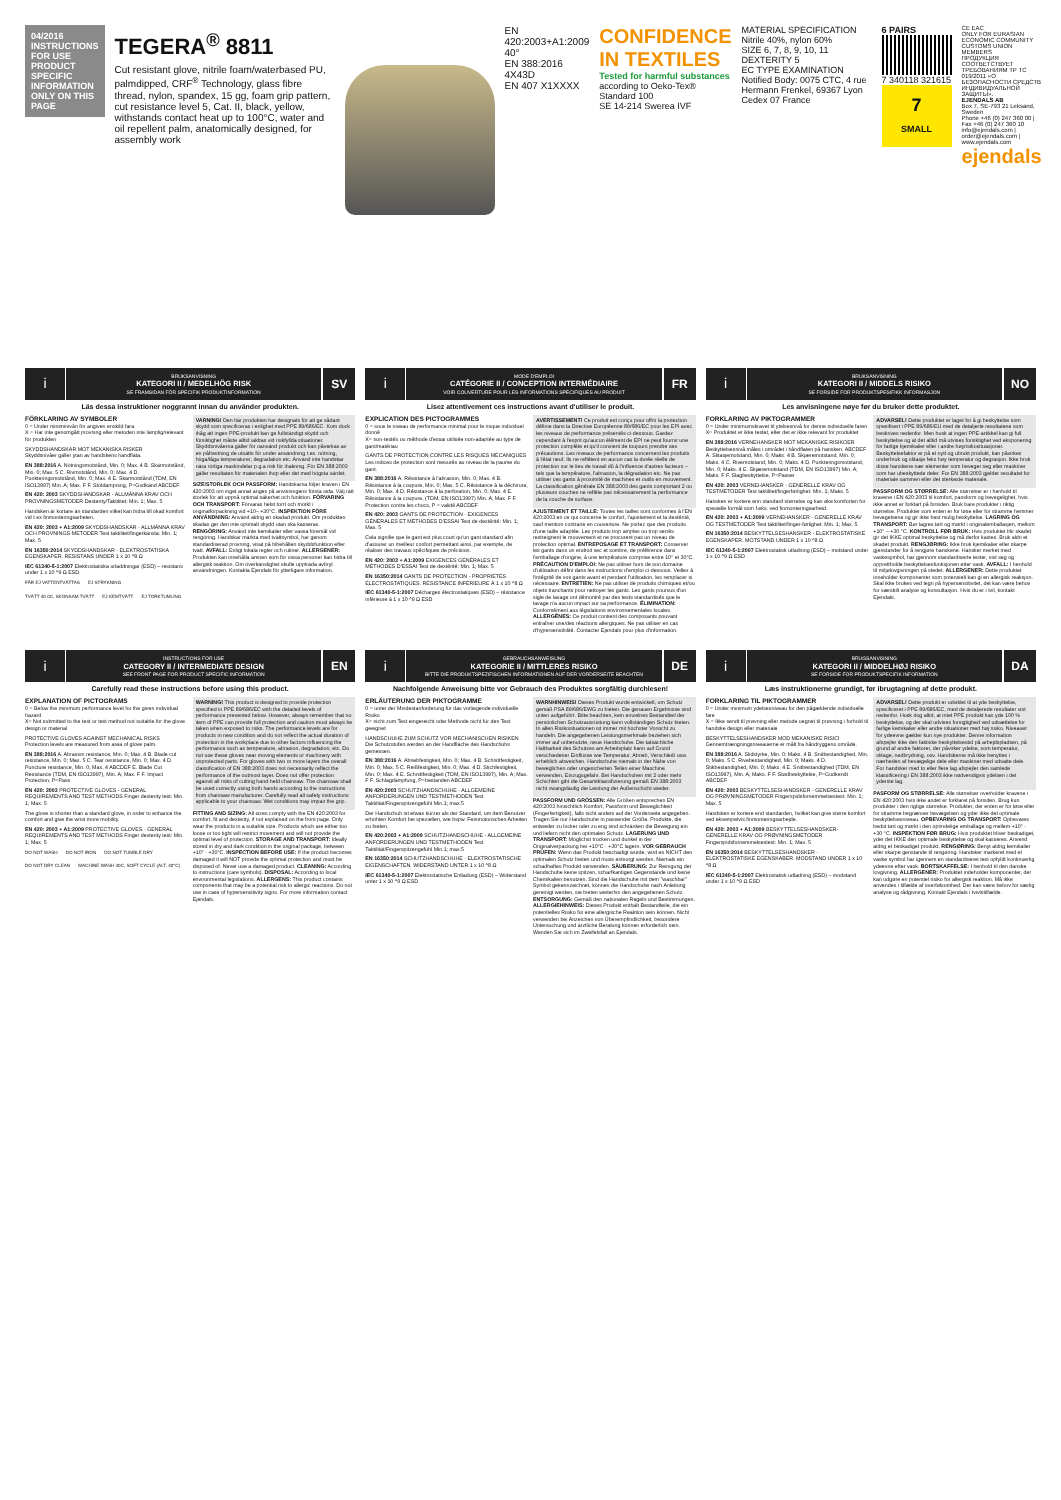04/2016
INSTRUCTIONS FOR USE
PRODUCT SPECIFIC INFORMATION ONLY ON THIS PAGE
TEGERA<sup>®</sup> 8811
Cut resistant glove, nitrile foam/waterbased PU, palmdipped, CRF<sup>®</sup> Technology, glass fibre thread, nylon, spandex, 15 gg, foam grip pattern, cut resistance level 5, Cat. II, black, yellow, withstands contact heat up to 100°C, water and oil repellent palm, anatomically designed, for assembly work
EN 420:2003+A1:2009
40°
EN 388:2016 4X43D
EN 407 X1XXXX
CONFIDENCE IN TEXTILES
Tested for harmful substances
according to Oeko-Tex® Standard 100
SE 14-214 Swerea IVF
MATERIAL SPECIFICATION Nitrile 40%, nylon 60%
SIZE 6, 7, 8, 9, 10, 11
DEXTERITY 5
EC TYPE EXAMINATION Notified Body: 0075 CTC, 4 rue Hermann Frenkel, 69367 Lyon Cedex 07 France
6 PAIRS
7 340118 321615
7
SMALL
CE EAC
ONLY FOR EURASIAN ECONOMIC COMMUNITY CUSTOMS UNION MEMBERS
ПРОДУКЦИЯ СООТВЕТСТВУЕТ ТРЕБОВАНИЯМ ТР ТС 019/2011 «О БЕЗОПАСНОСТИ СРЕДСТВ ИНДИВИДУАЛЬНОЙ ЗАЩИТЫ».
EJENDALS AB
Box 7, SE-793 21 Leksand, Sweden
Phone +46 (0) 247 360 00 | Fax +46 (0) 247 360 10
info@ejendals.com | order@ejendals.com | www.ejendals.com
ejendals
i
BRUKSANVISNING
KATEGORI II / MEDELHÖG RISK
SE FRAMSIDAN FÖR SPECIFIK PRODUKTINFORMATION
SV
Läs dessa instruktioner noggrannt innan du använder produkten.
FÖRKLARING AV SYMBOLER
0 = Under miniminivån för angiven enskild fara
X = Har inte genomgått provning eller metoden inte lämplig/relevant för produkten
SKYDDSHANDSKAR MOT MEKANISKA RISKER
Skyddsnivåer gäller ytan av handskens handflata.
EN 388:2016 A. Nötningsmotstånd, Min. 0; Max. 4 B. Skärmotstånd, Min. 0; Max. 5 C. Rivmotstånd, Min. 0; Max. 4 D. Punkteringsmotstånd, Min. 0; Max. 4 E. Skärmotstånd (TDM, EN ISO13997) Min. A; Max. F F. Stötdämpning, P=Godkänd ABCDEF
EN 420: 2003 SKYDDSHANDSKAR - ALLMÄNNA KRAV OCH PROVNINGSMETODER Dexterity/Taktilitet: Min. 1; Max. 5
Handsken är kortare än standarden vilket kan bidra till ökad komfort vid t ex finmonteringsarbeten.
EN 420: 2003 + A1:2009 SKYDDSHANDSKAR - ALLMÄNNA KRAV OCH PROVNINGS-METODER Test taktilitet/fingerkänsla: Min. 1; Max. 5
EN 16350:2014 SKYDDSHANDSKAR - ELEKTROSTATISKA EGENSKAPER. RESISTANS UNDER 1 x 10 ^8 Ω
IEC 61340-5-1:2007 Elektrostatiska urladdningar (ESD) – resistans under 1 x 10 ^9 Ω ESD
FÅR EJ VATTENTVÄTTAS EJ STRYKNING TVÄTT 40 0C, SKONSAM TVÄTT EJ KEMTVÄTT EJ TORKTUMLING
VARNING! Den här produkten har designats för att ge sådant skydd som specificeras i enlighet med PPE 89/686/EC. Kom dock ihåg att ingen PPE-produkt kan ge fullständigt skydd och försiktighet måste alltid iakttas vid riskfyllda situationer. Skyddsnivåerna gäller för oanvänd produkt och kan påverkas av en påfrestning de utsätts för under användning t.ex. nötning, höga/låga temperaturer, degradation etc. Använd inte handskar nära rörliga maskindelar p.g.a risk för ihakning. För EN 388:2003 gäller resultaten för materialen ihop eller det med högsta värdet.
SIZE/STORLEK OCH PASSFORM: Handskarna följer kraven i EN 420:2003 om inget annat anges på anvisningens första sida. Välj rätt storlek för att uppnå optimal säkerhet och funktion. FÖRVARING OCH TRANSPORT: Förvaras helst torrt och mörkt i originalförpackning vid +10– +30°C. INSPEKTION FÖRE ANVÄNDNING: Använd aldrig en skadad produkt. Om produkten skadas ger den inte optimalt skydd utan ska kasseras. RENGÖRING: Använd inte kemikalier eller vassa föremål vid rengöring. Handskar märkta med tvättsymbol, har genom standardiserad provning, visat på bibehållen skyddsfunktion efter tvätt. AVFALL: Enligt lokala regler och rutiner. ALLERGENER: Produkten kan innehålla ämnen som för vissa personer kan bidra till allergisk reaktion. Om överkänslighet skulle uppträda avbryt användningen. Kontakta Ejendals för ytterligare information.
i
MODE D'EMPLOI
CATÉGORIE II / CONCEPTION INTERMÉDIAIRE
VOIR COUVERTURE POUR LES INFORMATIONS SPÉCIFIQUES AU PRODUIT
FR
Lisez attentivement ces instructions avant d'utiliser le produit.
EXPLICATION DES PICTOGRAMMES
0 = sous le niveau de performance minimal pour le risque individuel donné
X= non-testés ou méthode d'essai utilisée non-adaptée au type de gant/matériau
GANTS DE PROTECTION CONTRE LES RISQUES MÉCANIQUES Les indices de protection sont mesurés au niveau de la paume du gant.
EN 388:2016 A. Résistance à l'abrasion, Min. 0; Max. 4 B. Résistance à la coupure, Min. 0; Max. 5 C. Résistance à la déchirure, Min. 0; Max. 4 D. Résistance à la perforation, Min. 0; Max. 4 E. Résistance à la coupure, (TDM, EN ISO13997) Min. A; Max. F F. Protection contre les chocs, P = validé ABCDEF
EN 420: 2003 GANTS DE PROTECTION - EXIGENCES GÉNÉRALES ET MÉTHODES D'ESSAI Test de dextérité: Min. 1; Max. 5
Cela signifie que le gant est plus court qu'un gant standard afin d'assurer un meilleur confort permettant ainsi, par exemple, de réaliser des travaux spécifiques de précision.
EN 420: 2003 + A1:2009 EXIGENCES GÉNÉRALES ET MÉTHODES D'ESSAI Test de dextérité: Min. 1; Max. 5
EN 16350:2014 GANTS DE PROTECTION - PROPRIÉTÉS ÉLECTROSTATIQUES. RÉSISTANCE INFÉRIEURE À 1 x 10 ^8 Ω
IEC 61340-5-1:2007 Décharges électrostatiques (ESD) – résistance inférieure à 1 x 10 ^9 Ω ESD
AVERTISSEMENT! Ce produit est conçu pour offrir la protection définie dans la Directive Européenne 89/686/EC pour les EPI avec les niveaux de performance présentés ci-dessous. Gardez cependant à l'esprit qu'aucun élément de EPI ne peut fournir une protection complète et qu'il convient de toujours prendre ses précautions. Les niveaux de performance concernent les produits à l'état neuf. Ils ne reflètent en aucun cas la durée réelle de protection sur le lieu de travail dû à l'influence d'autres facteurs – tels que la température, l'abrasion, la dégradation etc. Ne pas utiliser ces gants à proximité de machines et outils en mouvement. La classification générale EN 388:2003 des gants comportant 2 ou plusieurs couches ne reflète pas nécessairement la performance de la couche de surface.
AJUSTEMENT ET TAILLE: Toutes les tailles sont conformes à l'EN 420:2003 en ce qui concerne le confort, l'ajustement et la dextérité, sauf mention contraire en couverture. Ne portez que des produits d'une taille adaptée. Les produits trop amples ou trop serrés restreignent le mouvement et ne procurent pas un niveau de protection optimal. ENTREPOSAGE ET TRANSPORT: Conserver les gants dans un endroit sec et sombre, de préférence dans l'emballage d'origine, à une température comprise entre 10° et 30°C. PRÉCAUTION D'EMPLOI: Ne pas utiliser hors de son domaine d'utilisation défini dans les instructions d'emploi ci-dessous. Veillez à l'intégrité de vos gants avant et pendant l'utilisation, les remplacer si nécessaire. ENTRETIEN: Ne pas utiliser de produits chimiques et/ou objets tranchants pour nettoyer les gants. Les gants pourvus d'un sigle de lavage ont démontré par des tests standardisés que le lavage n'a aucun impact sur sa performance. ÉLIMINATION: Conformément aux législations environnementales locales. ALLERGÈNES: Ce produit contient des composants pouvant entraîner une/des réactions allergiques. Ne pas utiliser en cas d'hypersensibilité. Contacter Ejendals pour plus d'information.
i
BRUKSANVISNING
KATEGORI II / MIDDELS RISIKO
SE FORSIDE FOR PRODUKTSPESIFIKK INFORMASJON
NO
Les anvisningene nøye før du bruker dette produktet.
FORKLARING AV PIKTOGRAMMER
0 = Under minimumskravet til ytelsesnivå for denne individuelle faren
X= Produktet er ikke testet, eller det er ikke relevant for produktet
EN 388:2016 VERNEHANSKER MOT MEKANISKE RISIKOER Beskyttelsesnivå måles i området i håndflaten på hansken. ABCDEF A. Slitasjemotstand, Min. 0; Maks. 4 B. Skjæremotstand, Min. 0; Maks. 4 C. Rivemotstand, Min. 0; Maks. 4 D. Punkteringsmotstand, Min. 0; Maks. 4 E. Skjæremotstand (TDM, EN ISO13997) Min. A; Maks. F F. Slagbeskyttelse, P=Passer
EN 420: 2003 VERNEHANSKER - GENERELLE KRAV OG TESTMETODER Test taktilitet/fingerførlighet: Min. 1; Maks. 5
Hansken er kortere enn standard størrelse og kan øke komforten for spesielle formål som f.eks. ved finmonteringsarbeid.
EN 420: 2003 + A1:2009 VERNEHANSKER - GENERELLE KRAV OG TESTMETODER Test taktilitet/finger-førlighet: Min. 1; Max. 5
EN 16350:2014 BESKYTTELSESHANSKER - ELEKTROSTATISKE EGENSKAPER. MOTSTAND UNDER 1 x 10 ^8 Ω
IEC 61340-5-1:2007 Elektrostatisk utladning (ESD) – motstand under 1 x 10 ^9 Ω ESD
ADVARSEL! Dette produktet er laget for å gi beskyttelse som spesifisert i PPE 89/686/EU med de detaljerte resultatene som beskrives nedenfor. Men husk at ingen PPE-artikkel kan gi full beskyttelse og at det alltid må utvises forsiktighet ved eksponering for farlige kjemikalier eller i andre høyrisikosituasjoner. Beskyttelsefaktor er på et nytt og ubrukt produkt, kan påvirkes underbruk og slitasje feks høy temperatur og degrasjon. Ikke bruk disse hanskene nær elementer som beveger seg eller maskiner som har ubeskyttede deler. For EN 388:2003 gjelder resultatet for materiale sammen eller det sterkeste materiale.
PASSFORM OG STØRRELSE: Alle størrelser er i henhold til kravene i EN 420:2003 til komfort, passform og bevegelighet, hvis ikke annet er forklart på forsiden. Bruk bare produkter i riktig størrelse. Produkter som enten er for løse eller for stramme hemmer bevegelsene og gir ikke best mulig beskyttelse. LAGRING OG TRANSPORT: Bør lagres tørt og mørkt i originalemballasjen, mellom +10° – +30 °C. KONTROLL FØR BRUK: Hvis produktet blir skadet gir det IKKE optimal beskyttelse og må derfor kastes. Bruk aldri et skadet produkt. RENGJØRING: Ikke bruk kjemikalier eller skarpe gjenstander for å rengjøre hanskene. Hansker merket med vaskesymbol, har gjennom standardiserte tester, vist seg og opprettholde beskyttelsesfunksjonen etter vask. AVFALL: I henhold til miljølovgivningen på stedet. ALLERGENER: Dette produktet inneholder komponenter som potensielt kan gi en allergisk reaksjon. Skal ikke brukes ved tegn på hypersensitivitet, det kan være behov for særskilt analyse og konsultasjon. Hvis du er i tvil, kontakt Ejendals.
i
INSTRUCTIONS FOR USE
CATEGORY II / INTERMEDIATE DESIGN
SEE FRONT PAGE FOR PRODUCT SPECIFIC INFORMATION
EN
Carefully read these instructions before using this product.
EXPLANATION OF PICTOGRAMS
0 = Below the minimum performance level for the given individual hazard
X= Not submitted to the test or test method not suitable for the glove design or material
PROTECTIVE GLOVES AGAINST MECHANICAL RISKS
Protection levels are measured from area of glove palm.
EN 388:2016 A. Abrasion resistance, Min. 0; Max. 4 B. Blade cut resistance, Min. 0; Max. 5 C. Tear resistance, Min. 0; Max. 4 D. Puncture resistance, Min. 0; Max. 4 ABCDEF E. Blade Cut Resistance (TDM, EN ISO13997), Min. A; Max. F F. Impact Protection, P=Pass
EN 420: 2003 PROTECTIVE GLOVES - GENERAL REQUIREMENTS AND TEST METHODS Finger dexterity test: Min. 1; Max. 5
The glove is shorter than a standard glove, in order to enhance the comfort and give the wrist more mobility.
EN 420: 2003 + A1:2009 PROTECTIVE GLOVES - GENERAL REQUIREMENTS AND TEST METHODS Finger dexterity test: Min. 1; Max. 5
DO NOT WASH DO NOT IRON DO NOT TUMBLE DRY DO NOT DRY CLEAN MACHINE WASH 40C, SOFT CYCLE (ALT. 40°C)
WARNING! This product is designed to provide protection specified in PPE 89/686/EC with the detailed levels of performance presented below. However, always remember that no item of PPE can provide full protection and caution must always be taken when exposed to risks. The performance levels are for products in new condition and do not reflect the actual duration of protection in the workplace due to other factors influencing the performance such as temperature, abrasion, degradation, etc. Do not use these gloves near moving elements or machinery with unprotected parts. For gloves with two or more layers the overall classification of EN 388:2003 does not necessarily reflect the performance of the outmost layer. Does not offer protection against all risks of cutting hand-held chainsaw. The chainsaw shall be used correctly using both hands according to the instructions from chainsaw manufacturer. Carefully read all safety instructions applicable to your chainsaw. Wet conditions may impair the grip.
FITTING AND SIZING: All sizes comply with the EN 420:2003 for comfort, fit and dexterity, if not explained on the front page. Only wear the products in a suitable size. Products which are either too loose or too tight will restrict movement and will not provide the optimal level of protection. STORAGE AND TRANSPORT: Ideally stored in dry and dark condition in the original package, between +10° - +30°C. INSPECTION BEFORE USE: If the product becomes damaged it will NOT provide the optimal protection and must be disposed of. Never use a damaged product. CLEANING: According to instructions (care symbols). DISPOSAL: According to local environmental legislations. ALLERGENS: This product contains components that may be a potential risk to allergic reactions. Do not use in case of hypersensitivity signs. For more information contact Ejendals.
i
GEBRAUCHSANWEISUNG
KATEGORIE II / MITTLERES RISIKO
BITTE DIE PRODUKTSPEZIFISCHEN INFORMATIONEN AUF DER VORDERSEITE BEACHTEN
DE
Nachfolgende Anweisung bitte vor Gebrauch des Produktes sorgfältig durchlesen!
ERLÄUTERUNG DER PIKTOGRAMME
0 = unter der Mindestanforderung für das vorliegende individuelle Risiko
X= nicht zum Test eingereicht oder Methode nicht für den Test geeignet
HANDSCHUHE ZUM SCHUTZ VOR MECHANISCHEN RISIKEN
Die Schutzstufen werden an der Handfläche des Handschuhs gemessen.
EN 388:2016 A. Abriebfestigkeit, Min. 0; Max. 4 B. Schnittfestigkeit, Min. 0; Max. 5 C. Reißfestigkeit, Min. 0; Max. 4 D. Stichfestigkeit, Min. 0; Max. 4 E. Schnittfestigkeit (TDM, EN ISO13997), Min. A; Max. F F. Schlagdämpfung, P=bestanden ABCDEF
EN 420:2003 SCHUTZHANDSCHUHE - ALLGEMEINE ANFORDERUNGEN UND TESTMETHODEN Test Taktilität/Fingerspitzengefühl Min.1; max.5
Der Handschuh ist etwas kürzer als der Standard, um dem Benutzer erhöhten Komfort bei speziellen, wie bspw. Feinmotorischen Arbeiten zu bieten.
EN 420:2003 + A1:2009 SCHUTZHANDSCHUHE - ALLGEMEINE ANFORDERUNGEN UND TESTMETHODEN Test Taktilität/Fingerspitzengefühl Min.1; max.5
EN 16350:2014 SCHUTZHANDSCHUHE - ELEKTROSTATISCHE EIGENSCHAFTEN. WIDERSTAND UNTER 1 x 10 ^8 Ω
IEC 61340-5-1:2007 Elektrostatische Entladung (ESD) – Widerstand unter 1 x 10 ^9 Ω ESD
WARNHINWEIS! Dieses Produkt wurde entwickelt, um Schutz gemäß PSA 89/686/EWG zu bieten. Die genauen Ergebnisse sind unten aufgeführt. Bitte beachten, kein einzelnes Bestandteil der persönlichen Schutzausrüstung kann vollständigen Schutz bieten. In allen Risikosituationen ist immer mit höchster Vorsicht zu handeln. Die angegebenen Leistungsmerkmale beziehen sich immer auf unbenutzte, neue Handschuhe. Die tatsächliche Haltbarkeit des Schutzes am Arbeitsplatz kann auf Grund verschiedener Einflüsse wie Temperatur, Abrieb, Verschleiß usw. erheblich abweichen. Handschuhe niemals in der Nähe von beweglichen oder ungesicherten Teilen einer Maschine verwenden, Einzugsgefahr. Bei Handschuhen mit 2 oder mehr Schichten gibt die Gesamtklassifizierung gemäß EN 388:2003 nicht zwangsläufig die Leistung der Außenschicht wieder.
PASSFORM UND GRÖSSEN: Alle Größen entsprechen EN 420:2003 hinsichtlich Komfort, Passform und Beweglichkeit (Fingerfertigkeit), falls nicht anders auf der Vorderseite angegeben. Tragen Sie nur Handschuhe in passender Größe. Produkte, die entweder zu locker oder zu eng sind schränken die Bewegung ein und liefern nicht den optimalen Schutz. LAGERUNG UND TRANSPORT: Möglichst trocken und dunkel in der Originalverpackung bei +10°C - +30°C lagern. VOR GEBRAUCH PRÜFEN: Wenn das Produkt beschädigt wurde, wird es NICHT den optimalen Schutz bieten und muss entsorgt werden. Niemals ein schadhaftes Produkt verwenden. SÄUBERUNG: Zur Reinigung der Handschuhe keine spitzen, scharfkantigen Gegenstände und keine Chemikalien benutzen. Sind die Handschuhe mit dem "waschbar" Symbol gekennzeichnet, können die Handschuhe nach Anleitung gereinigt werden, sie bieten weiterhin den angegebenen Schutz. ENTSORGUNG: Gemäß den nationalen Regeln und Bestimmungen. ALLERGIEHINWEIS: Dieses Produkt enthält Bestandteile, die ein potentielles Risiko für eine allergische Reaktion sein können. Nicht verwenden bei Anzeichen von Überempfindlichkeit, besondere Untersuchung und ärztliche Beratung können erforderlich sein. Wenden Sie sich im Zweifelsfall an Ejendals.
i
BRUGSANVISNING
KATEGORI II / MIDDELHØJ RISIKO
SE FORSIDE FOR PRODUKTSPECIFIK INFORMATION
DA
Læs instruktionerne grundigt, før ibrugtagning af dette produkt.
FORKLARING TIL PIKTOGRAMMER
0 = Under minimum ydelsesniveau for den pågældende individuelle fare
X = Ikke sendt til prøvning eller metode uegnet til prøvning i forhold til handske design eller materiale
BESKYTTELSESHANDSKER MOD MEKANISKE RISICI
Gennemtrængningsniveauerne er målt fra håndryggens område.
EN 388:2016 A. Slidstyrke, Min. 0; Maks. 4 B. Snitbestandighed, Min. 0; Maks. 5 C. Rivebestandighed, Min. 0; Maks. 4 D. Stikbestandighed, Min. 0; Maks. 4 E. Snitbestandighed (TDM, EN ISO13997), Min. A; Maks. F F. Stødbeskyttelse, P=Godkendt ABCDEF
EN 420: 2003 BESKYTTELSESHANDSKER - GENERELLE KRAV OG PRØVNINGSMETODER Fingerspidsfornemmelsestest: Min. 1; Max. 5
Handsken er kortere end standarden, hvilket kan give større komfort ved eksempelvis finmonteringsarbejde.
EN 420: 2003 + A1:2009 BESKYTTELSESHANDSKER-GENERELLE KRAV OG PRØVNINGSMETODER Fingerspidsfornemmelsestest: Min. 1; Max. 5
EN 16350:2014 BESKYTTELSESHANDSKER - ELEKTROSTATISKE EGENSKABER. MODSTAND UNDER 1 x 10 ^8 Ω
IEC 61340-5-1:2007 Elektrostatisk udladning (ESD) – modstand under 1 x 10 ^9 Ω ESD
ADVARSEL! Dette produkt er udviklet til at yde beskyttelse, specificeret i PPE 89/686/EC, med de detaljerede resultater vist nedenfor. Husk dog altid, at intet PPE produkt kan yde 100 % beskyttelse, og der skal udvises forsigtighed ved udsættelse for farlige kemikalier eller andre situationer med høj risiko. Niveauet for ydeevne gælder kun nye produkter. Denne information afspejler ikke den faktiske beskyttelsestid på arbejdspladsen, på grund af andre faktorer, der påvirker ydelse, som temperatur, slitage, nedbrydning, osv. Handskerne må ikke benyttes i nærheden af bevægelige dele eller maskiner med udsatte dele. For handsker med to eller flere lag afspejler den samlede klassificering i EN 388:2003 ikke nødvendigvis ydelsen i det yderste lag.
PASFORM OG STØRRELSE: Alle størrelser overholder kravene i EN 420:2003 hvis ikke andet er forklaret på forsiden. Brug kun produkter i den rigtige størrelse. Produkter, der enten er for løse eller for stramme begrænser bevægelsen og yder ikke det optimale beskyttelsesniveau. OPBEVARING OG TRANSPORT: Opbevares bedst tørt og mørkt i den oprindelige emballage og mellem +10° - +30 °C. INSPEKTION FØR BRUG: Hvis produktet bliver beskadiget, yder det IKKE den optimale beskyttelse og skal kasseres. Anvend aldrig et beskadiget produkt. RENGØRING: Benyt aldrig kemikalier eller skarpe genstande til rengøring. Handsker markeret med et vaske symbol har igennem en standardiseret test opfyldt kontinuerlig ydeevne efter vask. BORTSKAFFELSE: I henhold til den danske lovgivning. ALLERGENER: Produktet indeholder komponenter, der kan udgøre en potentiel risiko for allergisk reaktion. Må ikke anvendes i tilfælde af overfølsomhed. Der kan være behov for særlig analyse og rådgivning. Kontakt Ejendals i tvivlstilfælde.